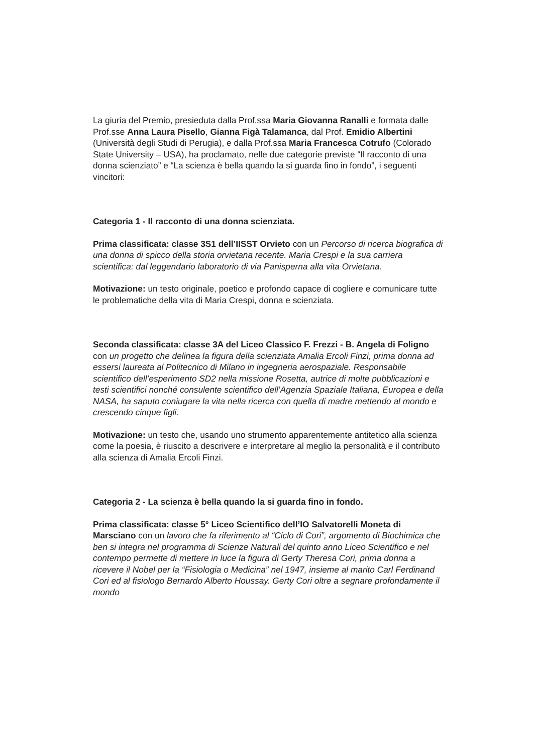La giuria del Premio, presieduta dalla Prof.ssa Maria Giovanna Ranalli e formata dalle Prof.sse Anna Laura Pisello, Gianna Figà Talamanca, dal Prof. Emidio Albertini (Università degli Studi di Perugia), e dalla Prof.ssa Maria Francesca Cotrufo (Colorado State University – USA), ha proclamato, nelle due categorie previste “Il racconto di una donna scienziato” e “La scienza è bella quando la si guarda fino in fondo”, i seguenti vincitori:
Categoria 1 - Il racconto di una donna scienziata.
Prima classificata: classe 3S1 dell’IISST Orvieto con un Percorso di ricerca biografica di una donna di spicco della storia orvietana recente. Maria Crespi e la sua carriera scientifica: dal leggendario laboratorio di via Panisperna alla vita Orvietana.
Motivazione: un testo originale, poetico e profondo capace di cogliere e comunicare tutte le problematiche della vita di Maria Crespi, donna e scienziata.
Seconda classificata: classe 3A del Liceo Classico F. Frezzi - B. Angela di Foligno con un progetto che delinea la figura della scienziata Amalia Ercoli Finzi, prima donna ad essersi laureata al Politecnico di Milano in ingegneria aerospaziale. Responsabile scientifico dell’esperimento SD2 nella missione Rosetta, autrice di molte pubblicazioni e testi scientifici nonché consulente scientifico dell’Agenzia Spaziale Italiana, Europea e della NASA, ha saputo coniugare la vita nella ricerca con quella di madre mettendo al mondo e crescendo cinque figli.
Motivazione: un testo che, usando uno strumento apparentemente antitetico alla scienza come la poesia, è riuscito a descrivere e interpretare al meglio la personalità e il contributo alla scienza di Amalia Ercoli Finzi.
Categoria 2 - La scienza è bella quando la si guarda fino in fondo.
Prima classificata: classe 5° Liceo Scientifico dell’IO Salvatorelli Moneta di Marsciano con un lavoro che fa riferimento al “Ciclo di Cori”, argomento di Biochimica che ben si integra nel programma di Scienze Naturali del quinto anno Liceo Scientifico e nel contempo permette di mettere in luce la figura di Gerty Theresa Cori, prima donna a ricevere il Nobel per la “Fisiologia o Medicina” nel 1947, insieme al marito Carl Ferdinand Cori ed al fisiologo Bernardo Alberto Houssay. Gerty Cori oltre a segnare profondamente il mondo